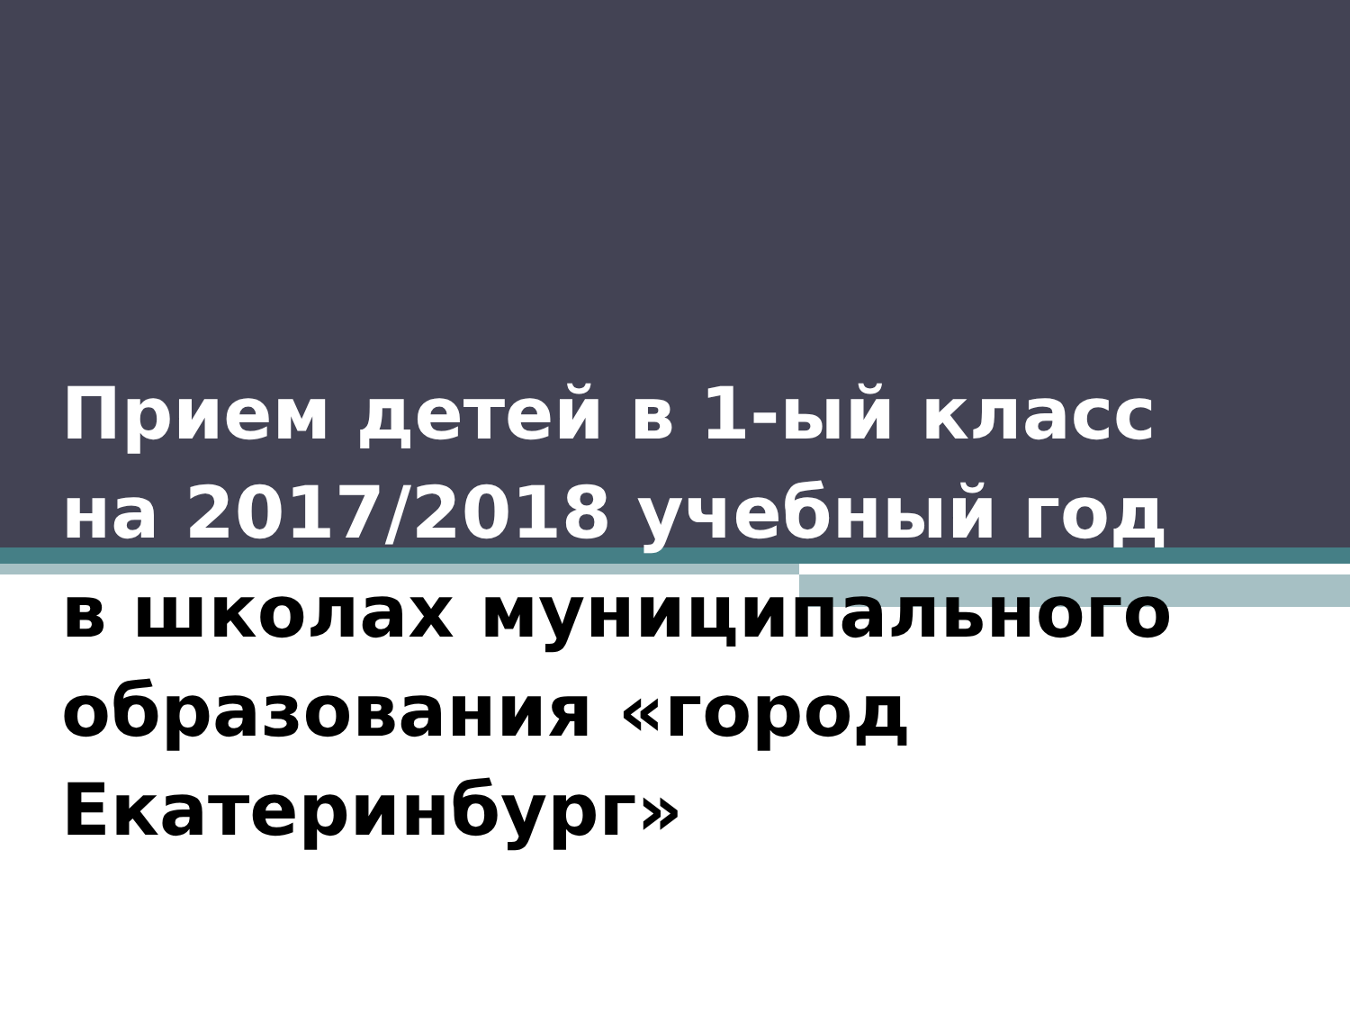Прием детей в 1-ый класс
на 2017/2018 учебный год
в школах муниципального
образования «город
Екатеринбург»